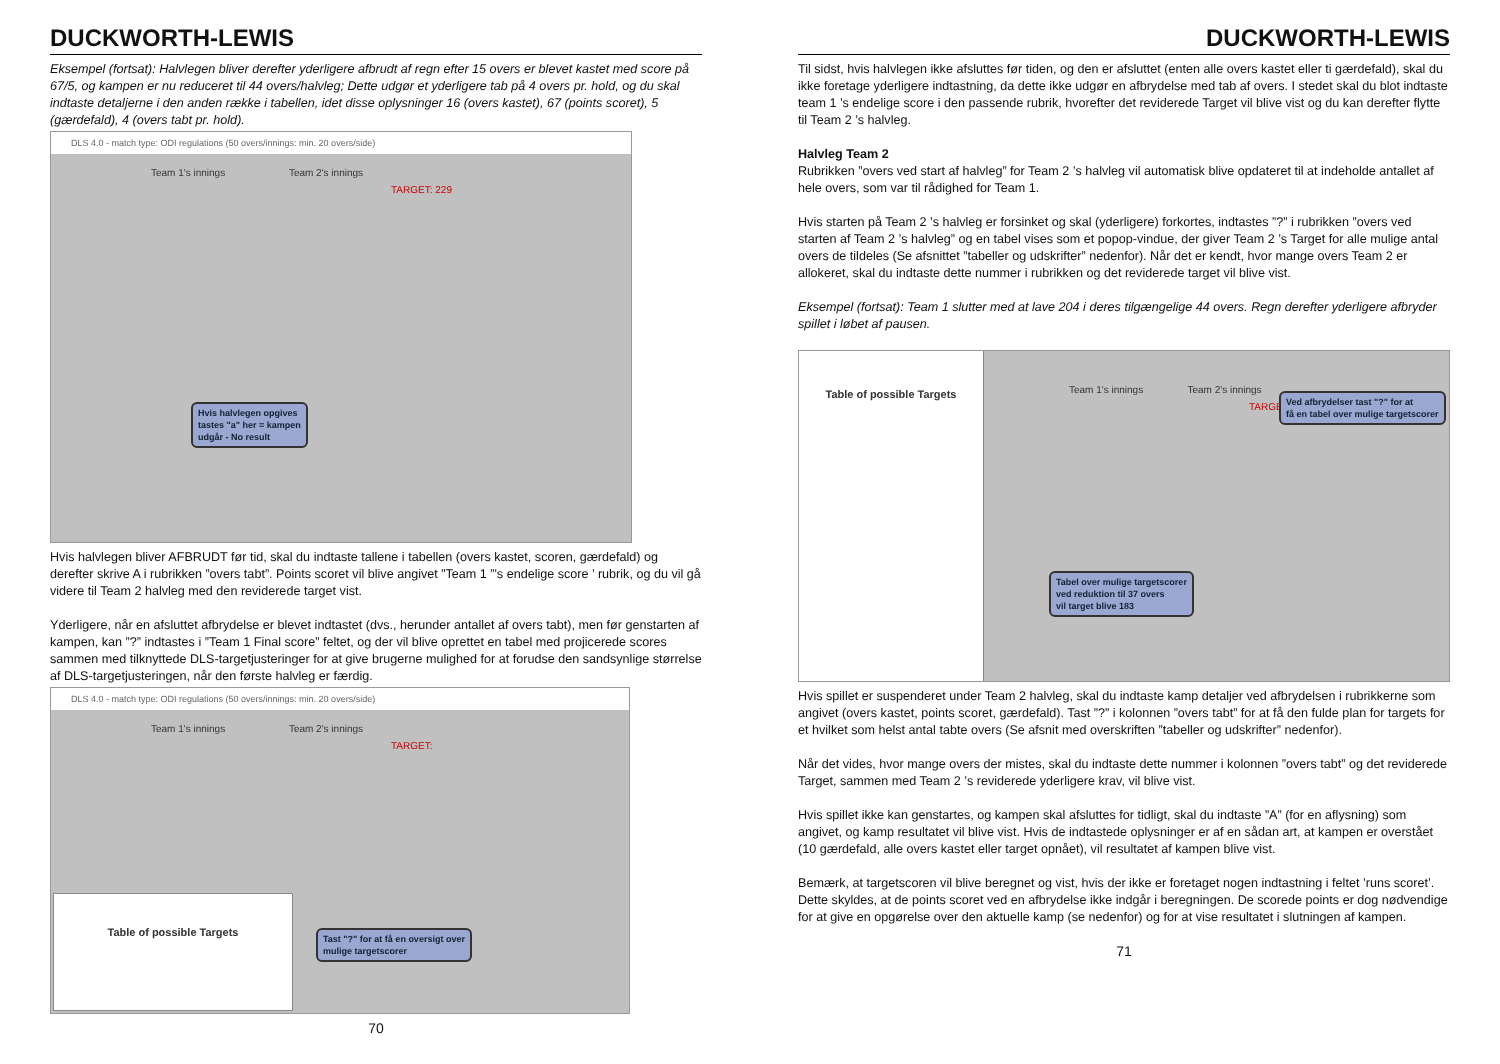DUCKWORTH-LEWIS
Eksempel (fortsat): Halvlegen bliver derefter yderligere afbrudt af regn efter 15 overs er blevet kastet med score på 67/5, og kampen er nu reduceret til 44 overs/halvleg; Dette udgør et yderligere tab på 4 overs pr. hold, og du skal indtaste detaljerne i den anden række i tabellen, idet disse oplysninger 16 (overs kastet), 67 (points scoret), 5 (gærdefald), 4 (overs tabt pr. hold).
DLS 4.0 - match type: ODI regulations (50 overs/innings: min. 20 overs/side)
Team 1's innings Team 2's innings
TARGET: 229
Hvis halvlegen opgives
tastes "a" her = kampen
udgår - No result
Hvis halvlegen bliver AFBRUDT før tid, skal du indtaste tallene i tabellen (overs kastet, scoren, gærdefald) og derefter skrive A i rubrikken ”overs tabt”. Points scoret vil blive angivet ”Team 1 ”'s endelige score ’ rubrik, og du vil gå videre til Team 2 halvleg med den reviderede target vist.
Yderligere, når en afsluttet afbrydelse er blevet indtastet (dvs., herunder antallet af overs tabt), men før genstarten af kampen, kan ”?” indtastes i ”Team 1 Final score” feltet, og der vil blive oprettet en tabel med projicerede scores sammen med tilknyttede DLS-targetjusteringer for at give brugerne mulighed for at forudse den sandsynlige størrelse af DLS-targetjusteringen, når den første halvleg er færdig.
DLS 4.0 - match type: ODI regulations (50 overs/innings: min. 20 overs/side)
Team 1's innings Team 2's innings
TARGET:
Table of possible Targets
Tast "?" for at få en oversigt over
mulige targetscorer
70
DUCKWORTH-LEWIS
Til sidst, hvis halvlegen ikke afsluttes før tiden, og den er afsluttet (enten alle overs kastet eller ti gærdefald), skal du ikke foretage yderligere indtastning, da dette ikke udgør en afbrydelse med tab af overs. I stedet skal du blot indtaste team 1 ’s endelige score i den passende rubrik, hvorefter det reviderede Target vil blive vist og du kan derefter flytte til Team 2 ’s halvleg.
Halvleg Team 2
Rubrikken ”overs ved start af halvleg” for Team 2 ’s halvleg vil automatisk blive opdateret til at indeholde antallet af hele overs, som var til rådighed for Team 1.
Hvis starten på Team 2 ’s halvleg er forsinket og skal (yderligere) forkortes, indtastes ”?” i rubrikken ”overs ved starten af Team 2 ’s halvleg” og en tabel vises som et popop-vindue, der giver Team 2 ’s Target for alle mulige antal overs de tildeles (Se afsnittet ”tabeller og udskrifter” nedenfor). Når det er kendt, hvor mange overs Team 2 er allokeret, skal du indtaste dette nummer i rubrikken og det reviderede target vil blive vist.
Eksempel (fortsat): Team 1 slutter med at lave 204 i deres tilgængelige 44 overs. Regn derefter yderligere afbryder spillet i løbet af pausen.
Table of possible Targets
Team 1's innings Team 2's innings
TARGET:
Ved afbrydelser tast "?" for at
få en tabel over mulige targetscorer
Tabel over mulige targetscorer
ved reduktion til 37 overs
vil target blive 183
Hvis spillet er suspenderet under Team 2 halvleg, skal du indtaste kamp detaljer ved afbrydelsen i rubrikkerne som angivet (overs kastet, points scoret, gærdefald). Tast ”?” i kolonnen ”overs tabt” for at få den fulde plan for targets for et hvilket som helst antal tabte overs (Se afsnit med overskriften ”tabeller og udskrifter” nedenfor).
Når det vides, hvor mange overs der mistes, skal du indtaste dette nummer i kolonnen ”overs tabt” og det reviderede Target, sammen med Team 2 ’s reviderede yderligere krav, vil blive vist.
Hvis spillet ikke kan genstartes, og kampen skal afsluttes for tidligt, skal du indtaste ”A” (for en aflysning) som angivet, og kamp resultatet vil blive vist. Hvis de indtastede oplysninger er af en sådan art, at kampen er overstået (10 gærdefald, alle overs kastet eller target opnået), vil resultatet af kampen blive vist.
Bemærk, at targetscoren vil blive beregnet og vist, hvis der ikke er foretaget nogen indtastning i feltet ’runs scoret’. Dette skyldes, at de points scoret ved en afbrydelse ikke indgår i beregningen. De scorede points er dog nødvendige for at give en opgørelse over den aktuelle kamp (se nedenfor) og for at vise resultatet i slutningen af kampen.
71